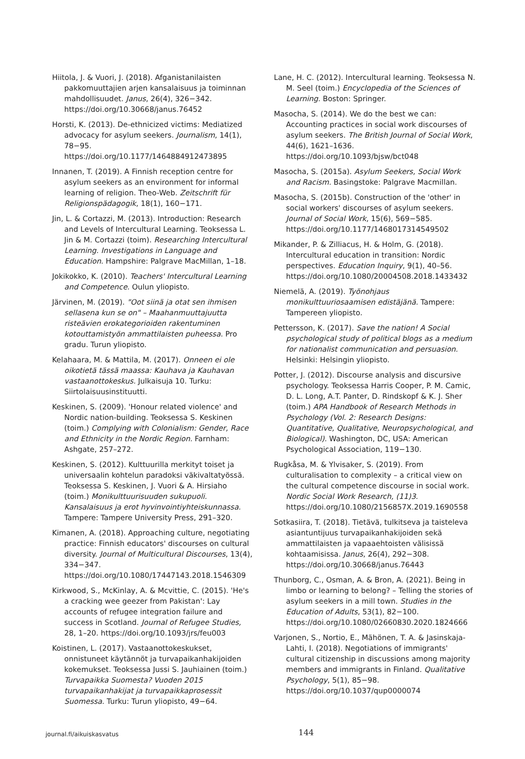Hiitola, J. & Vuori, J. (2018). Afganistanilaisten pakkomuuttajien arjen kansalaisuus ja toiminnan mahdollisuudet. Janus, 26(4), 326−342. https://doi.org/10.30668/janus.76452
Horsti, K. (2013). De-ethnicized victims: Mediatized advocacy for asylum seekers. Journalism, 14(1), 78−95. https://doi.org/10.1177/1464884912473895
Innanen, T. (2019). A Finnish reception centre for asylum seekers as an environment for informal learning of religion. Theo-Web. Zeitschrift für Religionspädagogik, 18(1), 160−171.
Jin, L. & Cortazzi, M. (2013). Introduction: Research and Levels of Intercultural Learning. Teoksessa L. Jin & M. Cortazzi (toim). Researching Intercultural Learning. Investigations in Language and Education. Hampshire: Palgrave MacMillan, 1–18.
Jokikokko, K. (2010). Teachers' Intercultural Learning and Competence. Oulun yliopisto.
Järvinen, M. (2019). "Oot siinä ja otat sen ihmisen sellasena kun se on" – Maahanmuuttajuutta risteävien erokategorioiden rakentuminen kotouttamistyön ammattilaisten puheessa. Pro gradu. Turun yliopisto.
Kelahaara, M. & Mattila, M. (2017). Onneen ei ole oikotietä tässä maassa: Kauhava ja Kauhavan vastaanottokeskus. Julkaisuja 10. Turku: Siirtolaisuusinstituutti.
Keskinen, S. (2009). 'Honour related violence' and Nordic nation-building. Teoksessa S. Keskinen (toim.) Complying with Colonialism: Gender, Race and Ethnicity in the Nordic Region. Farnham: Ashgate, 257–272.
Keskinen, S. (2012). Kulttuurilla merkityt toiset ja universaalin kohtelun paradoksi väkivaltatyössä. Teoksessa S. Keskinen, J. Vuori & A. Hirsiaho (toim.) Monikulttuurisuuden sukupuoli. Kansalaisuus ja erot hyvinvointiyhteiskunnassa. Tampere: Tampere University Press, 291–320.
Kimanen, A. (2018). Approaching culture, negotiating practice: Finnish educators' discourses on cultural diversity. Journal of Multicultural Discourses, 13(4), 334−347. https://doi.org/10.1080/17447143.2018.1546309
Kirkwood, S., McKinlay, A. & Mcvittie, C. (2015). 'He's a cracking wee geezer from Pakistan': Lay accounts of refugee integration failure and success in Scotland. Journal of Refugee Studies, 28, 1–20. https://doi.org/10.1093/jrs/feu003
Koistinen, L. (2017). Vastaanottokeskukset, onnistuneet käytännöt ja turvapaikanhakijoiden kokemukset. Teoksessa Jussi S. Jauhiainen (toim.) Turvapaikka Suomesta? Vuoden 2015 turvapaikanhakijat ja turvapaikkaprosessit Suomessa. Turku: Turun yliopisto, 49−64.
Lane, H. C. (2012). Intercultural learning. Teoksessa N. M. Seel (toim.) Encyclopedia of the Sciences of Learning. Boston: Springer.
Masocha, S. (2014). We do the best we can: Accounting practices in social work discourses of asylum seekers. The British Journal of Social Work, 44(6), 1621–1636. https://doi.org/10.1093/bjsw/bct048
Masocha, S. (2015a). Asylum Seekers, Social Work and Racism. Basingstoke: Palgrave Macmillan.
Masocha, S. (2015b). Construction of the 'other' in social workers' discourses of asylum seekers. Journal of Social Work, 15(6), 569−585. https://doi.org/10.1177/1468017314549502
Mikander, P. & Zilliacus, H. & Holm, G. (2018). Intercultural education in transition: Nordic perspectives. Education Inquiry, 9(1), 40–56. https://doi.org/10.1080/20004508.2018.1433432
Niemelä, A. (2019). Työnohjaus monikulttuuriosaamisen edistäjänä. Tampere: Tampereen yliopisto.
Pettersson, K. (2017). Save the nation! A Social psychological study of political blogs as a medium for nationalist communication and persuasion. Helsinki: Helsingin yliopisto.
Potter, J. (2012). Discourse analysis and discursive psychology. Teoksessa Harris Cooper, P. M. Camic, D. L. Long, A.T. Panter, D. Rindskopf & K. J. Sher (toim.) APA Handbook of Research Methods in Psychology (Vol. 2: Research Designs: Quantitative, Qualitative, Neuropsychological, and Biological). Washington, DC, USA: American Psychological Association, 119−130.
Rugkåsa, M. & Ylvisaker, S. (2019). From culturalisation to complexity – a critical view on the cultural competence discourse in social work. Nordic Social Work Research, (11)3. https://doi.org/10.1080/2156857X.2019.1690558
Sotkasiira, T. (2018). Tietävä, tulkitseva ja taisteleva asiantuntijuus turvapaikanhakijoiden sekä ammattilaisten ja vapaaehtoisten välisissä kohtaamisissa. Janus, 26(4), 292−308. https://doi.org/10.30668/janus.76443
Thunborg, C., Osman, A. & Bron, A. (2021). Being in limbo or learning to belong? – Telling the stories of asylum seekers in a mill town. Studies in the Education of Adults, 53(1), 82−100. https://doi.org/10.1080/02660830.2020.1824666
Varjonen, S., Nortio, E., Mähönen, T. A. & Jasinskaja-Lahti, I. (2018). Negotiations of immigrants' cultural citizenship in discussions among majority members and immigrants in Finland. Qualitative Psychology, 5(1), 85−98. https://doi.org/10.1037/qup0000074
journal.fi/aikuiskasvatus 144